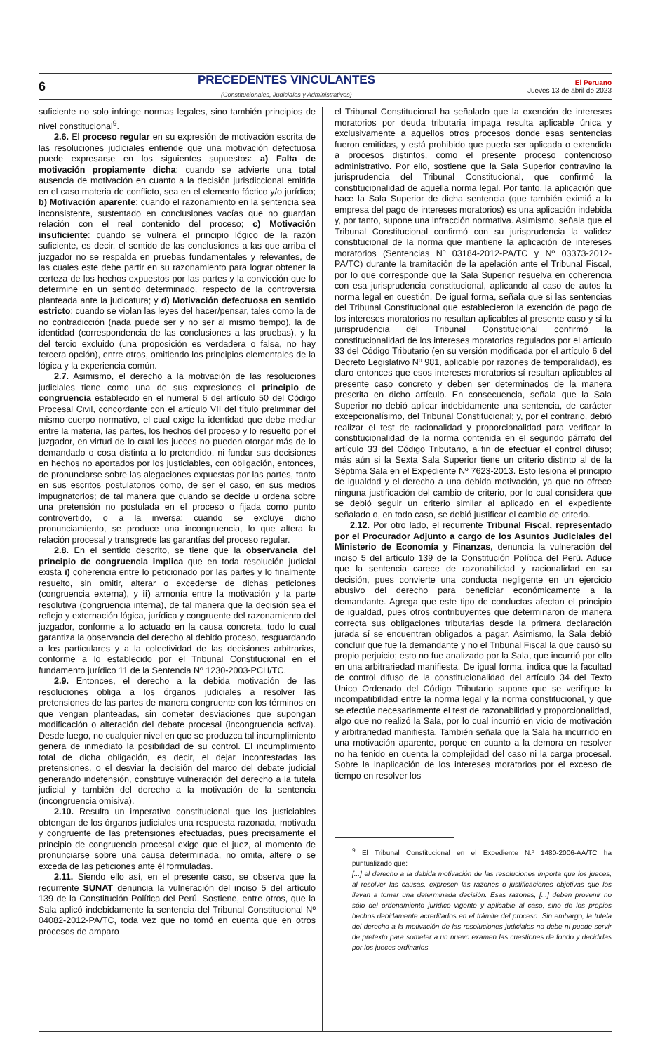6
PRECEDENTES VINCULANTES
(Constitucionales, Judiciales y Administrativos)
El Peruano
Jueves 13 de abril de 2023
suficiente no solo infringe normas legales, sino también principios de nivel constitucional<sup>9</sup>.
2.6. El proceso regular en su expresión de motivación escrita de las resoluciones judiciales entiende que una motivación defectuosa puede expresarse en los siguientes supuestos: a) Falta de motivación propiamente dicha: cuando se advierte una total ausencia de motivación en cuanto a la decisión jurisdiccional emitida en el caso materia de conflicto, sea en el elemento fáctico y/o jurídico; b) Motivación aparente: cuando el razonamiento en la sentencia sea inconsistente, sustentado en conclusiones vacías que no guardan relación con el real contenido del proceso; c) Motivación insuficiente: cuando se vulnera el principio lógico de la razón suficiente, es decir, el sentido de las conclusiones a las que arriba el juzgador no se respalda en pruebas fundamentales y relevantes, de las cuales este debe partir en su razonamiento para lograr obtener la certeza de los hechos expuestos por las partes y la convicción que lo determine en un sentido determinado, respecto de la controversia planteada ante la judicatura; y d) Motivación defectuosa en sentido estricto: cuando se violan las leyes del hacer/pensar, tales como la de no contradicción (nada puede ser y no ser al mismo tiempo), la de identidad (correspondencia de las conclusiones a las pruebas), y la del tercio excluido (una proposición es verdadera o falsa, no hay tercera opción), entre otros, omitiendo los principios elementales de la lógica y la experiencia común.
2.7. Asimismo, el derecho a la motivación de las resoluciones judiciales tiene como una de sus expresiones el principio de congruencia establecido en el numeral 6 del artículo 50 del Código Procesal Civil, concordante con el artículo VII del título preliminar del mismo cuerpo normativo, el cual exige la identidad que debe mediar entre la materia, las partes, los hechos del proceso y lo resuelto por el juzgador, en virtud de lo cual los jueces no pueden otorgar más de lo demandado o cosa distinta a lo pretendido, ni fundar sus decisiones en hechos no aportados por los justiciables, con obligación, entonces, de pronunciarse sobre las alegaciones expuestas por las partes, tanto en sus escritos postulatorios como, de ser el caso, en sus medios impugnatorios; de tal manera que cuando se decide u ordena sobre una pretensión no postulada en el proceso o fijada como punto controvertido, o a la inversa: cuando se excluye dicho pronunciamiento, se produce una incongruencia, lo que altera la relación procesal y transgrede las garantías del proceso regular.
2.8. En el sentido descrito, se tiene que la observancia del principio de congruencia implica que en toda resolución judicial exista i) coherencia entre lo peticionado por las partes y lo finalmente resuelto, sin omitir, alterar o excederse de dichas peticiones (congruencia externa), y ii) armonía entre la motivación y la parte resolutiva (congruencia interna), de tal manera que la decisión sea el reflejo y externación lógica, jurídica y congruente del razonamiento del juzgador, conforme a lo actuado en la causa concreta, todo lo cual garantiza la observancia del derecho al debido proceso, resguardando a los particulares y a la colectividad de las decisiones arbitrarias, conforme a lo establecido por el Tribunal Constitucional en el fundamento jurídico 11 de la Sentencia Nº 1230-2003-PCH/TC.
2.9. Entonces, el derecho a la debida motivación de las resoluciones obliga a los órganos judiciales a resolver las pretensiones de las partes de manera congruente con los términos en que vengan planteadas, sin cometer desviaciones que supongan modificación o alteración del debate procesal (incongruencia activa). Desde luego, no cualquier nivel en que se produzca tal incumplimiento genera de inmediato la posibilidad de su control. El incumplimiento total de dicha obligación, es decir, el dejar incontestadas las pretensiones, o el desviar la decisión del marco del debate judicial generando indefensión, constituye vulneración del derecho a la tutela judicial y también del derecho a la motivación de la sentencia (incongruencia omisiva).
2.10. Resulta un imperativo constitucional que los justiciables obtengan de los órganos judiciales una respuesta razonada, motivada y congruente de las pretensiones efectuadas, pues precisamente el principio de congruencia procesal exige que el juez, al momento de pronunciarse sobre una causa determinada, no omita, altere o se exceda de las peticiones ante él formuladas.
2.11. Siendo ello así, en el presente caso, se observa que la recurrente SUNAT denuncia la vulneración del inciso 5 del artículo 139 de la Constitución Política del Perú. Sostiene, entre otros, que la Sala aplicó indebidamente la sentencia del Tribunal Constitucional Nº 04082-2012-PA/TC, toda vez que no tomó en cuenta que en otros procesos de amparo
el Tribunal Constitucional ha señalado que la exención de intereses moratorios por deuda tributaria impaga resulta aplicable única y exclusivamente a aquellos otros procesos donde esas sentencias fueron emitidas, y está prohibido que pueda ser aplicada o extendida a procesos distintos, como el presente proceso contencioso administrativo. Por ello, sostiene que la Sala Superior contravino la jurisprudencia del Tribunal Constitucional, que confirmó la constitucionalidad de aquella norma legal. Por tanto, la aplicación que hace la Sala Superior de dicha sentencia (que también eximió a la empresa del pago de intereses moratorios) es una aplicación indebida y, por tanto, supone una infracción normativa. Asimismo, señala que el Tribunal Constitucional confirmó con su jurisprudencia la validez constitucional de la norma que mantiene la aplicación de intereses moratorios (Sentencias Nº 03184-2012-PA/TC y Nº 03373-2012-PA/TC) durante la tramitación de la apelación ante el Tribunal Fiscal, por lo que corresponde que la Sala Superior resuelva en coherencia con esa jurisprudencia constitucional, aplicando al caso de autos la norma legal en cuestión. De igual forma, señala que si las sentencias del Tribunal Constitucional que establecieron la exención de pago de los intereses moratorios no resultan aplicables al presente caso y si la jurisprudencia del Tribunal Constitucional confirmó la constitucionalidad de los intereses moratorios regulados por el artículo 33 del Código Tributario (en su versión modificada por el artículo 6 del Decreto Legislativo Nº 981, aplicable por razones de temporalidad), es claro entonces que esos intereses moratorios sí resultan aplicables al presente caso concreto y deben ser determinados de la manera prescrita en dicho artículo. En consecuencia, señala que la Sala Superior no debió aplicar indebidamente una sentencia, de carácter excepcionalísimo, del Tribunal Constitucional; y, por el contrario, debió realizar el test de racionalidad y proporcionalidad para verificar la constitucionalidad de la norma contenida en el segundo párrafo del artículo 33 del Código Tributario, a fin de efectuar el control difuso; más aún si la Sexta Sala Superior tiene un criterio distinto al de la Séptima Sala en el Expediente Nº 7623-2013. Esto lesiona el principio de igualdad y el derecho a una debida motivación, ya que no ofrece ninguna justificación del cambio de criterio, por lo cual considera que se debió seguir un criterio similar al aplicado en el expediente señalado o, en todo caso, se debió justificar el cambio de criterio.
2.12. Por otro lado, el recurrente Tribunal Fiscal, representado por el Procurador Adjunto a cargo de los Asuntos Judiciales del Ministerio de Economía y Finanzas, denuncia la vulneración del inciso 5 del artículo 139 de la Constitución Política del Perú. Aduce que la sentencia carece de razonabilidad y racionalidad en su decisión, pues convierte una conducta negligente en un ejercicio abusivo del derecho para beneficiar económicamente a la demandante. Agrega que este tipo de conductas afectan el principio de igualdad, pues otros contribuyentes que determinaron de manera correcta sus obligaciones tributarias desde la primera declaración jurada sí se encuentran obligados a pagar. Asimismo, la Sala debió concluir que fue la demandante y no el Tribunal Fiscal la que causó su propio perjuicio; esto no fue analizado por la Sala, que incurrió por ello en una arbitrariedad manifiesta. De igual forma, indica que la facultad de control difuso de la constitucionalidad del artículo 34 del Texto Único Ordenado del Código Tributario supone que se verifique la incompatibilidad entre la norma legal y la norma constitucional, y que se efectúe necesariamente el test de razonabilidad y proporcionalidad, algo que no realizó la Sala, por lo cual incurrió en vicio de motivación y arbitrariedad manifiesta. También señala que la Sala ha incurrido en una motivación aparente, porque en cuanto a la demora en resolver no ha tenido en cuenta la complejidad del caso ni la carga procesal. Sobre la inaplicación de los intereses moratorios por el exceso de tiempo en resolver los
<sup>9</sup> El Tribunal Constitucional en el Expediente N.º 1480-2006-AA/TC ha puntualizado que:
[...] el derecho a la debida motivación de las resoluciones importa que los jueces, al resolver las causas, expresen las razones o justificaciones objetivas que los llevan a tomar una determinada decisión. Esas razones, [...] deben provenir no sólo del ordenamiento jurídico vigente y aplicable al caso, sino de los propios hechos debidamente acreditados en el trámite del proceso. Sin embargo, la tutela del derecho a la motivación de las resoluciones judiciales no debe ni puede servir de pretexto para someter a un nuevo examen las cuestiones de fondo y decididas por los jueces ordinarios.